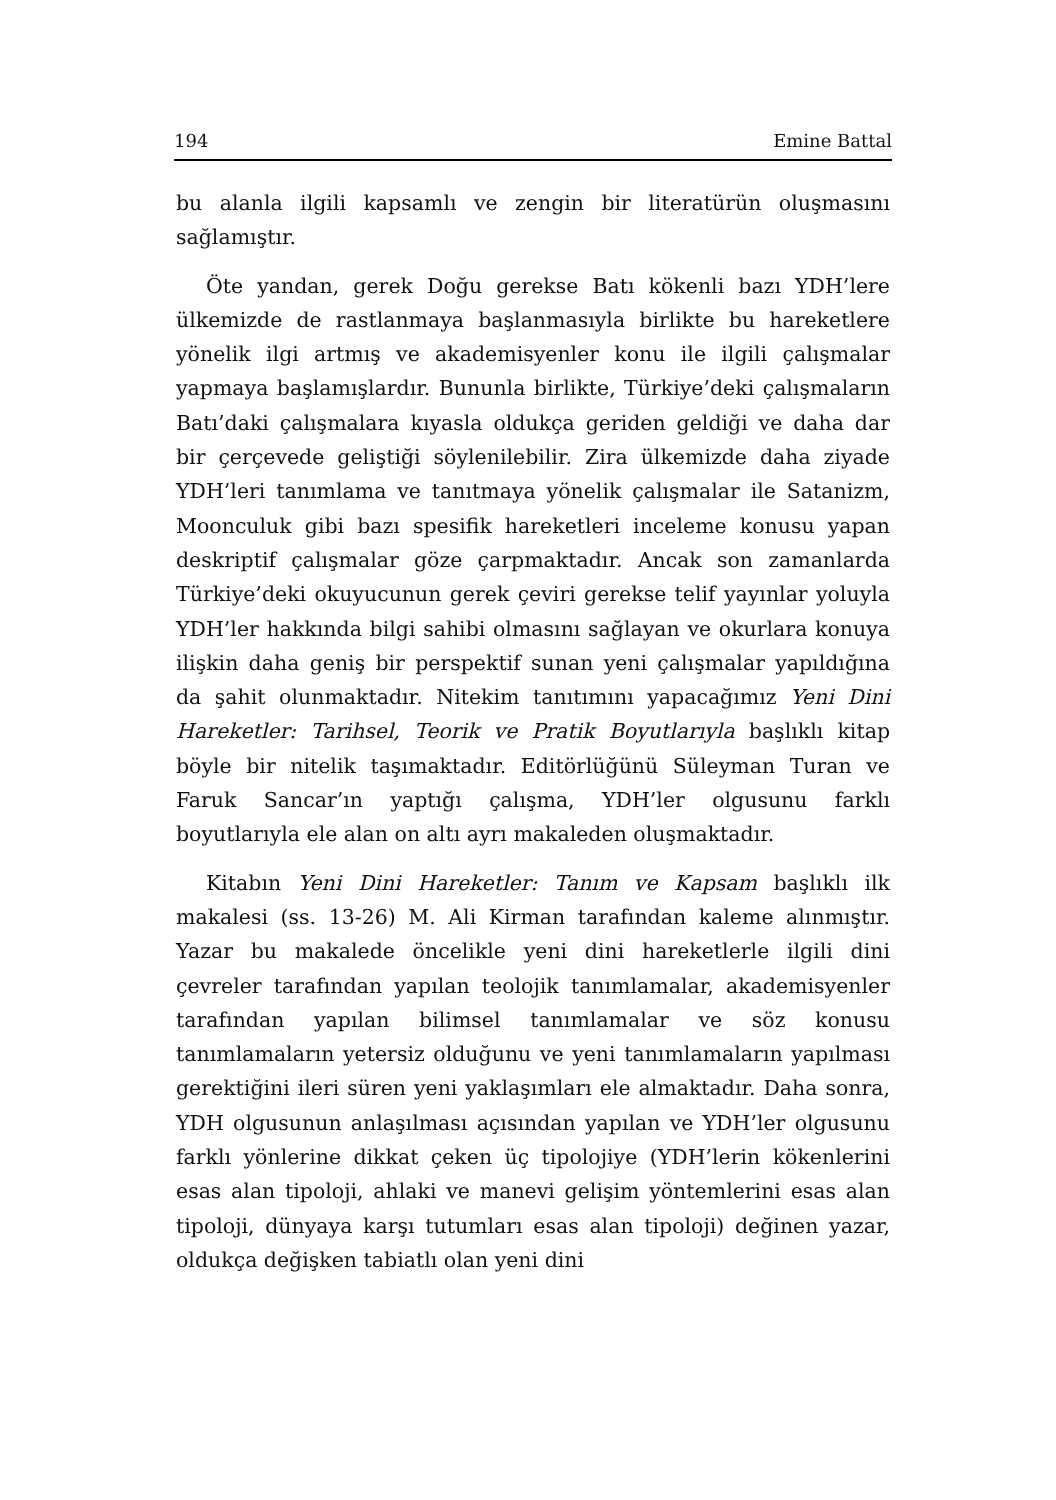194 Emine Battal
bu alanla ilgili kapsamlı ve zengin bir literatürün oluşmasını sağlamıştır.
Öte yandan, gerek Doğu gerekse Batı kökenli bazı YDH’lere ülkemizde de rastlanmaya başlanmasıyla birlikte bu hareketlere yönelik ilgi artmış ve akademisyenler konu ile ilgili çalışmalar yapmaya başlamışlardır. Bununla birlikte, Türkiye’deki çalışmaların Batı’daki çalışmalara kıyasla oldukça geriden geldiği ve daha dar bir çerçevede geliştiği söylenilebilir. Zira ülkemizde daha ziyade YDH’leri tanımlama ve tanıtmaya yönelik çalışmalar ile Satanizm, Moonculuk gibi bazı spesifik hareketleri inceleme konusu yapan deskriptif çalışmalar göze çarpmaktadır. Ancak son zamanlarda Türkiye’deki okuyucunun gerek çeviri gerekse telif yayınlar yoluyla YDH’ler hakkında bilgi sahibi olmasını sağlayan ve okurlara konuya ilişkin daha geniş bir perspektif sunan yeni çalışmalar yapıldığına da şahit olunmaktadır. Nitekim tanıtımını yapacağımız Yeni Dini Hareketler: Tarihsel, Teorik ve Pratik Boyutlarıyla başlıklı kitap böyle bir nitelik taşımaktadır. Editörlüğünü Süleyman Turan ve Faruk Sancar’ın yaptığı çalışma, YDH’ler olgusunu farklı boyutlarıyla ele alan on altı ayrı makaleden oluşmaktadır.
Kitabın Yeni Dini Hareketler: Tanım ve Kapsam başlıklı ilk makalesi (ss. 13-26) M. Ali Kirman tarafından kaleme alınmıştır. Yazar bu makalede öncelikle yeni dini hareketlerle ilgili dini çevreler tarafından yapılan teolojik tanımlamalar, akademisyenler tarafından yapılan bilimsel tanımlamalar ve söz konusu tanımlamaların yetersiz olduğunu ve yeni tanımlamaların yapılması gerektiğini ileri süren yeni yaklaşımları ele almaktadır. Daha sonra, YDH olgusunun anlaşılması açısından yapılan ve YDH’ler olgusunu farklı yönlerine dikkat çeken üç tipolojiye (YDH’lerin kökenlerini esas alan tipoloji, ahlaki ve manevi gelişim yöntemlerini esas alan tipoloji, dünyaya karşı tutumları esas alan tipoloji) değinen yazar, oldukça değişken tabiatlı olan yeni dini